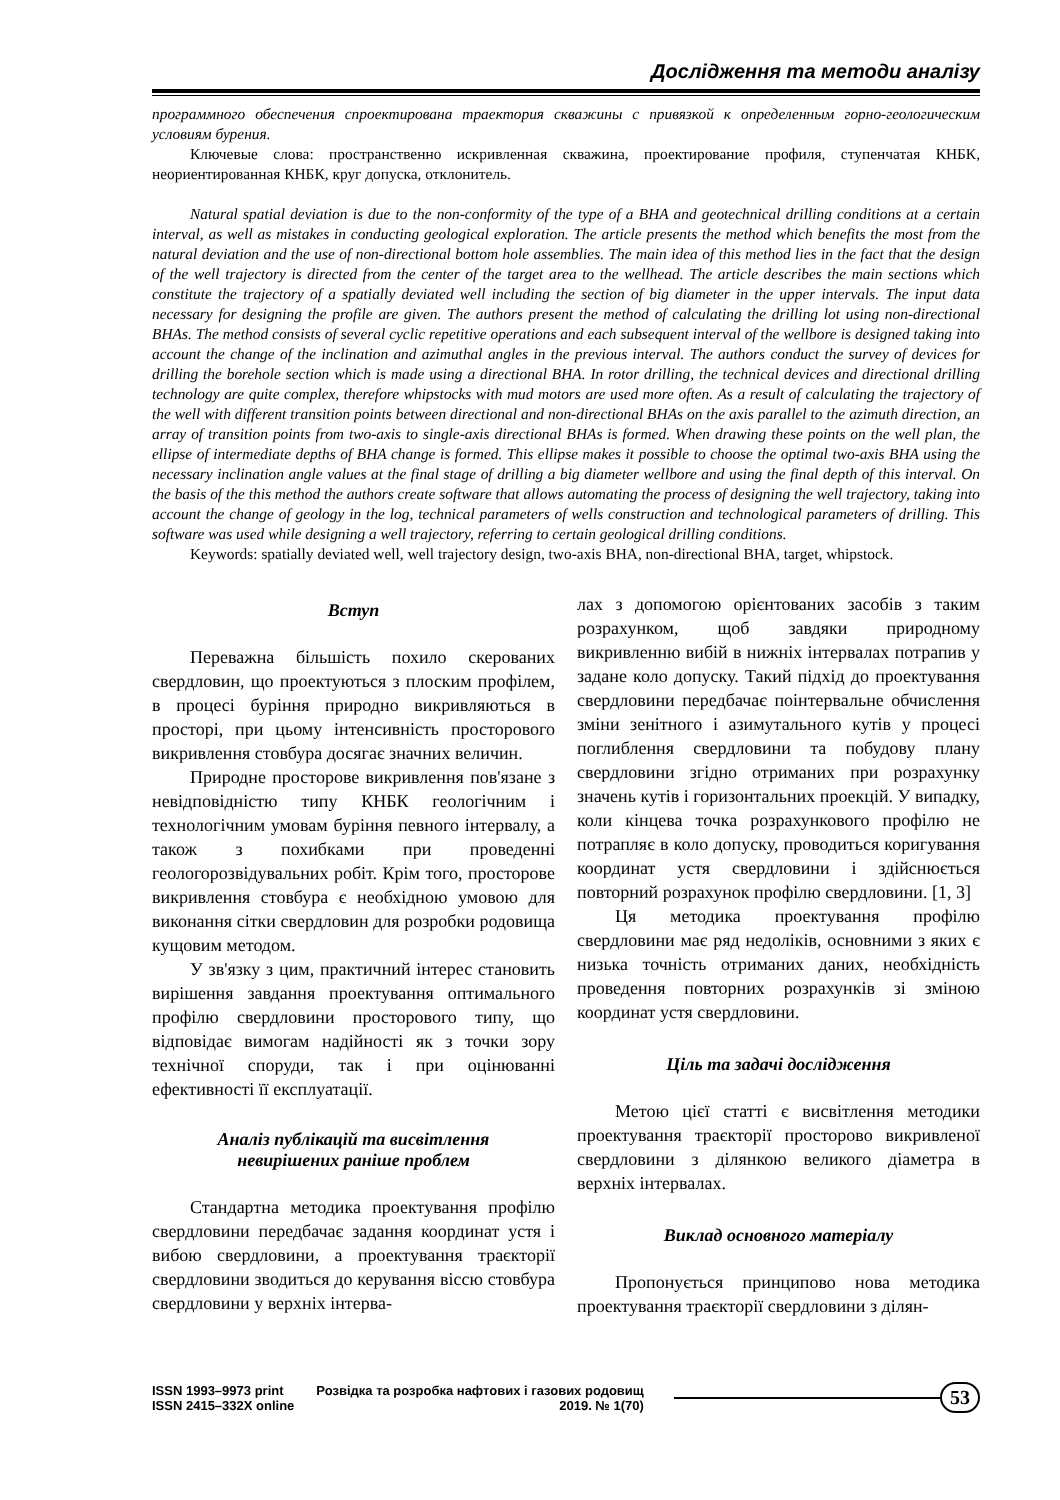Дослідження та методи аналізу
программного обеспечения спроектирована траектория скважины с привязкой к определенным горно-геологическим условиям бурения.
Ключевые слова: пространственно искривленная скважина, проектирование профиля, ступенчатая КНБК, неориентированная КНБК, круг допуска, отклонитель.
Natural spatial deviation is due to the non-conformity of the type of a BHA and geotechnical drilling conditions at a certain interval, as well as mistakes in conducting geological exploration. The article presents the method which benefits the most from the natural deviation and the use of non-directional bottom hole assemblies. The main idea of this method lies in the fact that the design of the well trajectory is directed from the center of the target area to the wellhead. The article describes the main sections which constitute the trajectory of a spatially deviated well including the section of big diameter in the upper intervals. The input data necessary for designing the profile are given. The authors present the method of calculating the drilling lot using non-directional BHAs. The method consists of several cyclic repetitive operations and each subsequent interval of the wellbore is designed taking into account the change of the inclination and azimuthal angles in the previous interval. The authors conduct the survey of devices for drilling the borehole section which is made using a directional BHA. In rotor drilling, the technical devices and directional drilling technology are quite complex, therefore whipstocks with mud motors are used more often. As a result of calculating the trajectory of the well with different transition points between directional and non-directional BHAs on the axis parallel to the azimuth direction, an array of transition points from two-axis to single-axis directional BHAs is formed. When drawing these points on the well plan, the ellipse of intermediate depths of BHA change is formed. This ellipse makes it possible to choose the optimal two-axis BHA using the necessary inclination angle values at the final stage of drilling a big diameter wellbore and using the final depth of this interval. On the basis of the this method the authors create software that allows automating the process of designing the well trajectory, taking into account the change of geology in the log, technical parameters of wells construction and technological parameters of drilling. This software was used while designing a well trajectory, referring to certain geological drilling conditions.
Keywords: spatially deviated well, well trajectory design, two-axis BHA, non-directional BHA, target, whipstock.
Вступ
Переважна більшість похило скерованих свердловин, що проектуються з плоским профілем, в процесі буріння природно викривляються в просторі, при цьому інтенсивність просторового викривлення стовбура досягає значних величин.
Природне просторове викривлення пов'язане з невідповідністю типу КНБК геологічним і технологічним умовам буріння певного інтервалу, а також з похибками при проведенні геологорозвідувальних робіт. Крім того, просторове викривлення стовбура є необхідною умовою для виконання сітки свердловин для розробки родовища кущовим методом.
У зв'язку з цим, практичний інтерес становить вирішення завдання проектування оптимального профілю свердловини просторового типу, що відповідає вимогам надійності як з точки зору технічної споруди, так і при оцінюванні ефективності її експлуатації.
Аналіз публікацій та висвітлення
невирішених раніше проблем
Стандартна методика проектування профілю свердловини передбачає задання координат устя і вибою свердловини, а проектування траєкторії свердловини зводиться до керування віссю стовбура свердловини у верхніх інтерва-
лах з допомогою орієнтованих засобів з таким розрахунком, щоб завдяки природному викривленню вибій в нижніх інтервалах потрапив у задане коло допуску. Такий підхід до проектування свердловини передбачає поінтервальне обчислення зміни зенітного і азимутального кутів у процесі поглиблення свердловини та побудову плану свердловини згідно отриманих при розрахунку значень кутів і горизонтальних проекцій. У випадку, коли кінцева точка розрахункового профілю не потрапляє в коло допуску, проводиться коригування координат устя свердловини і здійснюється повторний розрахунок профілю свердловини. [1, 3]
Ця методика проектування профілю свердловини має ряд недоліків, основними з яких є низька точність отриманих даних, необхідність проведення повторних розрахунків зі зміною координат устя свердловини.
Ціль та задачі дослідження
Метою цієї статті є висвітлення методики проектування траєкторії просторово викривленої свердловини з ділянкою великого діаметра в верхніх інтервалах.
Виклад основного матеріалу
Пропонується принципово нова методика проектування траєкторії свердловини з ділян-
ISSN 1993–9973 print
ISSN 2415–332X online
Розвідка та розробка нафтових і газових родовищ
2019. № 1(70)
53